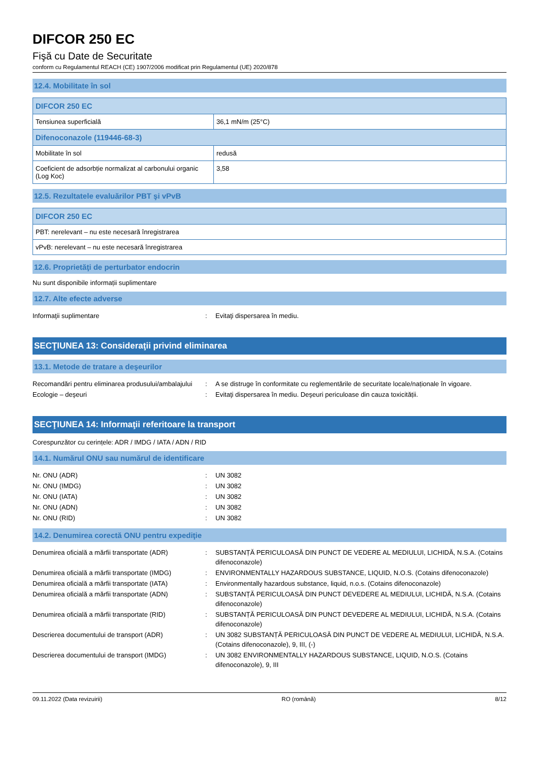DIFCOR 250 EC
Fişă cu Date de Securitate
conform cu Regulamentul REACH (CE) 1907/2006 modificat prin Regulamentul (UE) 2020/878
12.4. Mobilitate în sol
| DIFCOR 250 EC | |
| Tensiunea superficială | 36,1 mN/m (25°C) |
| Difenoconazole (119446-68-3) | |
| Mobilitate în sol | redusă |
| Coeficient de adsorbție normalizat al carbonului organic (Log Koc) | 3,58 |
12.5. Rezultatele evaluărilor PBT şi vPvB
| DIFCOR 250 EC |
| PBT: nerelevant – nu este necesară înregistrarea |
| vPvB: nerelevant – nu este necesară înregistrarea |
12.6. Proprietăţi de perturbator endocrin
Nu sunt disponibile informații suplimentare
12.7. Alte efecte adverse
| Informaţii suplimentare | : | Evitaţi dispersarea în mediu. |
SECŢIUNEA 13: Consideraţii privind eliminarea
13.1. Metode de tratare a deşeurilor
| Recomandări pentru eliminarea produsului/ambalajului | : | A se distruge în conformitate cu reglementările de securitate locale/naționale în vigoare. |
| Ecologie – deşeuri | : | Evitaţi dispersarea în mediu. Deşeuri periculoase din cauza toxicității. |
SECŢIUNEA 14: Informaţii referitoare la transport
Corespunzător cu cerințele: ADR / IMDG / IATA / ADN / RID
14.1. Numărul ONU sau numărul de identificare
| Nr. ONU (ADR) | : | UN 3082 |
| Nr. ONU (IMDG) | : | UN 3082 |
| Nr. ONU (IATA) | : | UN 3082 |
| Nr. ONU (ADN) | : | UN 3082 |
| Nr. ONU (RID) | : | UN 3082 |
14.2. Denumirea corectă ONU pentru expediţie
| Denumirea oficială a mărfii transportate (ADR) | : | SUBSTANȚĂ PERICULOASĂ DIN PUNCT DE VEDERE AL MEDIULUI, LICHIDĂ, N.S.A. (Cotains difenoconazole) |
| Denumirea oficială a mărfii transportate (IMDG) | : | ENVIRONMENTALLY HAZARDOUS SUBSTANCE, LIQUID, N.O.S. (Cotains difenoconazole) |
| Denumirea oficială a mărfii transportate (IATA) | : | Environmentally hazardous substance, liquid, n.o.s. (Cotains difenoconazole) |
| Denumirea oficială a mărfii transportate (ADN) | : | SUBSTANȚĂ PERICULOASĂ DIN PUNCT DEVEDERE AL MEDIULUI, LICHIDĂ, N.S.A. (Cotains difenoconazole) |
| Denumirea oficială a mărfii transportate (RID) | : | SUBSTANȚĂ PERICULOASĂ DIN PUNCT DEVEDERE AL MEDIULUI, LICHIDĂ, N.S.A. (Cotains difenoconazole) |
| Descrierea documentului de transport (ADR) | : | UN 3082 SUBSTANȚĂ PERICULOASĂ DIN PUNCT DE VEDERE AL MEDIULUI, LICHIDĂ, N.S.A. (Cotains difenoconazole), 9, III, (-) |
| Descrierea documentului de transport (IMDG) | : | UN 3082 ENVIRONMENTALLY HAZARDOUS SUBSTANCE, LIQUID, N.O.S. (Cotains difenoconazole), 9, III |
09.11.2022 (Data revizuirii) RO (română) 8/12